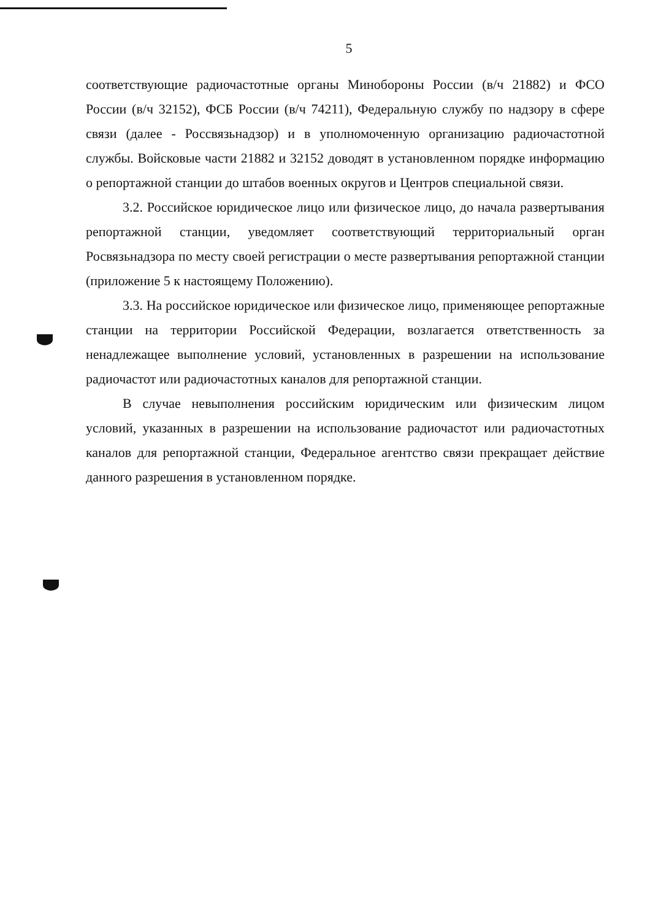5
соответствующие радиочастотные органы Минобороны России (в/ч 21882) и ФСО России (в/ч 32152), ФСБ России (в/ч 74211), Федеральную службу по надзору в сфере связи (далее - Россвязьнадзор) и в уполномоченную организацию радиочастотной службы. Войсковые части 21882 и 32152 доводят в установленном порядке информацию о репортажной станции до штабов военных округов и Центров специальной связи.
3.2. Российское юридическое лицо или физическое лицо, до начала развертывания репортажной станции, уведомляет соответствующий территориальный орган Росвязьнадзора по месту своей регистрации о месте развертывания репортажной станции (приложение 5 к настоящему Положению).
3.3. На российское юридическое или физическое лицо, применяющее репортажные станции на территории Российской Федерации, возлагается ответственность за ненадлежащее выполнение условий, установленных в разрешении на использование радиочастот или радиочастотных каналов для репортажной станции.
В случае невыполнения российским юридическим или физическим лицом условий, указанных в разрешении на использование радиочастот или радиочастотных каналов для репортажной станции, Федеральное агентство связи прекращает действие данного разрешения в установленном порядке.